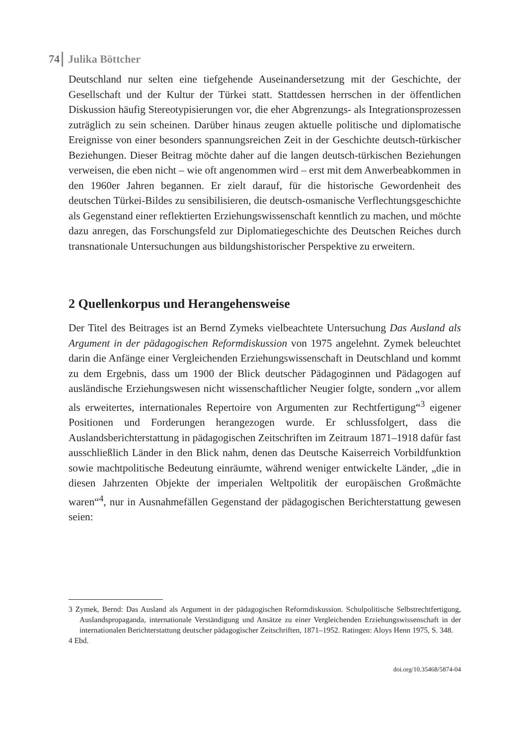74 Julika Böttcher
Deutschland nur selten eine tiefgehende Auseinandersetzung mit der Geschichte, der Gesellschaft und der Kultur der Türkei statt. Stattdessen herrschen in der öffentlichen Diskussion häufig Stereotypisierungen vor, die eher Abgrenzungs- als Integrationsprozessen zuträglich zu sein scheinen. Darüber hinaus zeugen aktuelle politische und diplomatische Ereignisse von einer besonders spannungsreichen Zeit in der Geschichte deutsch-türkischer Beziehungen. Dieser Beitrag möchte daher auf die langen deutsch-türkischen Beziehungen verweisen, die eben nicht – wie oft angenommen wird – erst mit dem Anwerbeabkommen in den 1960er Jahren begannen. Er zielt darauf, für die historische Gewordenheit des deutschen Türkei-Bildes zu sensibilisieren, die deutsch-osmanische Verflechtungsgeschich­te als Gegenstand einer reflektierten Erziehungswissenschaft kenntlich zu ma­chen, und möchte dazu anregen, das Forschungsfeld zur Diplomatiegeschichte des Deutschen Reiches durch transnationale Untersuchungen aus bildungshisto­rischer Perspektive zu erweitern.
2 Quellenkorpus und Herangehensweise
Der Titel des Beitrages ist an Bernd Zymeks vielbeachtete Untersuchung Das Aus­land als Argument in der pädagogischen Reformdiskussion von 1975 angelehnt. Zy­mek beleuchtet darin die Anfänge einer Vergleichenden Erziehungswissenschaft in Deutschland und kommt zu dem Ergebnis, dass um 1900 der Blick deutscher Pädagoginnen und Pädagogen auf ausländische Erziehungswesen nicht wissen­schaftlicher Neugier folgte, sondern „vor allem als erweitertes, internationales Repertoire von Argumenten zur Rechtfertigung“<sup>3</sup> eigener Positionen und Forde­rungen herangezogen wurde. Er schlussfolgert, dass die Auslandsberichterstattung in pädagogischen Zeitschriften im Zeitraum 1871–1918 dafür fast ausschließlich Länder in den Blick nahm, denen das Deutsche Kaiserreich Vorbildfunktion so­wie machtpolitische Bedeutung einräumte, während weniger entwickelte Länder, „die in diesen Jahrzenten Objekte der imperialen Weltpolitik der europäischen Großmächte waren“<sup>4</sup>, nur in Ausnahmefällen Gegenstand der pädagogischen Be­richterstattung gewesen seien:
3 Zymek, Bernd: Das Ausland als Argument in der pädagogischen Reformdiskussion. Schulpolitische Selbstrechtfertigung, Auslandspropaganda, internationale Verständigung und Ansätze zu einer Vergleichenden Erziehungswissenschaft in der internationalen Berichterstattung deutscher pädago­gischer Zeitschriften, 1871–1952. Ratingen: Aloys Henn 1975, S. 348.
4 Ebd.
doi.org/10.35468/5874-04